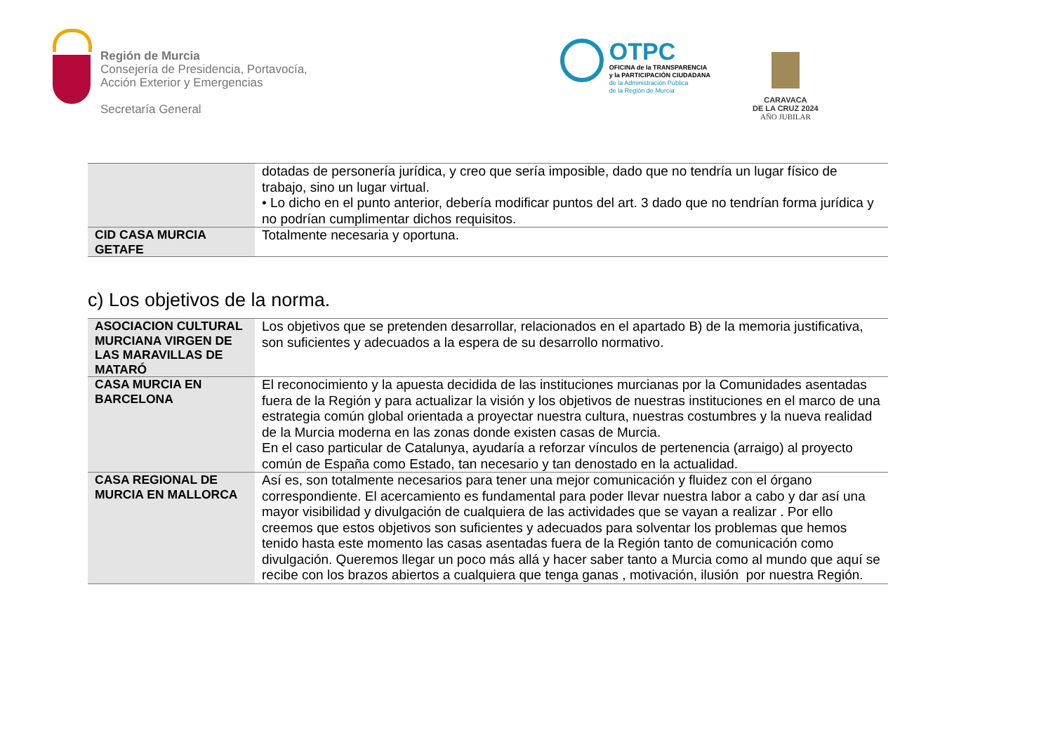Región de Murcia
Consejería de Presidencia, Portavocía,
Acción Exterior y Emergencias
Secretaría General
OTPC
OFICINA de la TRANSPARENCIA
y la PARTICIPACIÓN CIUDADANA
de la Administración Pública
de la Región de Murcia
CARAVACA
DE LA CRUZ 2024
AÑO JUBILAR
| | dotadas de personería jurídica, y creo que sería imposible, dado que no tendría un lugar físico de trabajo, sino un lugar virtual. • Lo dicho en el punto anterior, debería modificar puntos del art. 3 dado que no tendrían forma jurídica y no podrían cumplimentar dichos requisitos. |
| CID CASA MURCIA GETAFE | Totalmente necesaria y oportuna. |
c) Los objetivos de la norma.
| ASOCIACION CULTURAL MURCIANA VIRGEN DE LAS MARAVILLAS DE MATARÓ | Los objetivos que se pretenden desarrollar, relacionados en el apartado B) de la memoria justificativa, son suficientes y adecuados a la espera de su desarrollo normativo. |
| CASA MURCIA EN BARCELONA | El reconocimiento y la apuesta decidida de las instituciones murcianas por la Comunidades asentadas fuera de la Región y para actualizar la visión y los objetivos de nuestras instituciones en el marco de una estrategia común global orientada a proyectar nuestra cultura, nuestras costumbres y la nueva realidad de la Murcia moderna en las zonas donde existen casas de Murcia. En el caso particular de Catalunya, ayudaría a reforzar vínculos de pertenencia (arraigo) al proyecto común de España como Estado, tan necesario y tan denostado en la actualidad. |
| CASA REGIONAL DE MURCIA EN MALLORCA | Así es, son totalmente necesarios para tener una mejor comunicación y fluidez con el órgano correspondiente. El acercamiento es fundamental para poder llevar nuestra labor a cabo y dar así una mayor visibilidad y divulgación de cualquiera de las actividades que se vayan a realizar . Por ello creemos que estos objetivos son suficientes y adecuados para solventar los problemas que hemos tenido hasta este momento las casas asentadas fuera de la Región tanto de comunicación como divulgación. Queremos llegar un poco más allá y hacer saber tanto a Murcia como al mundo que aquí se recibe con los brazos abiertos a cualquiera que tenga ganas , motivación, ilusión por nuestra Región. |